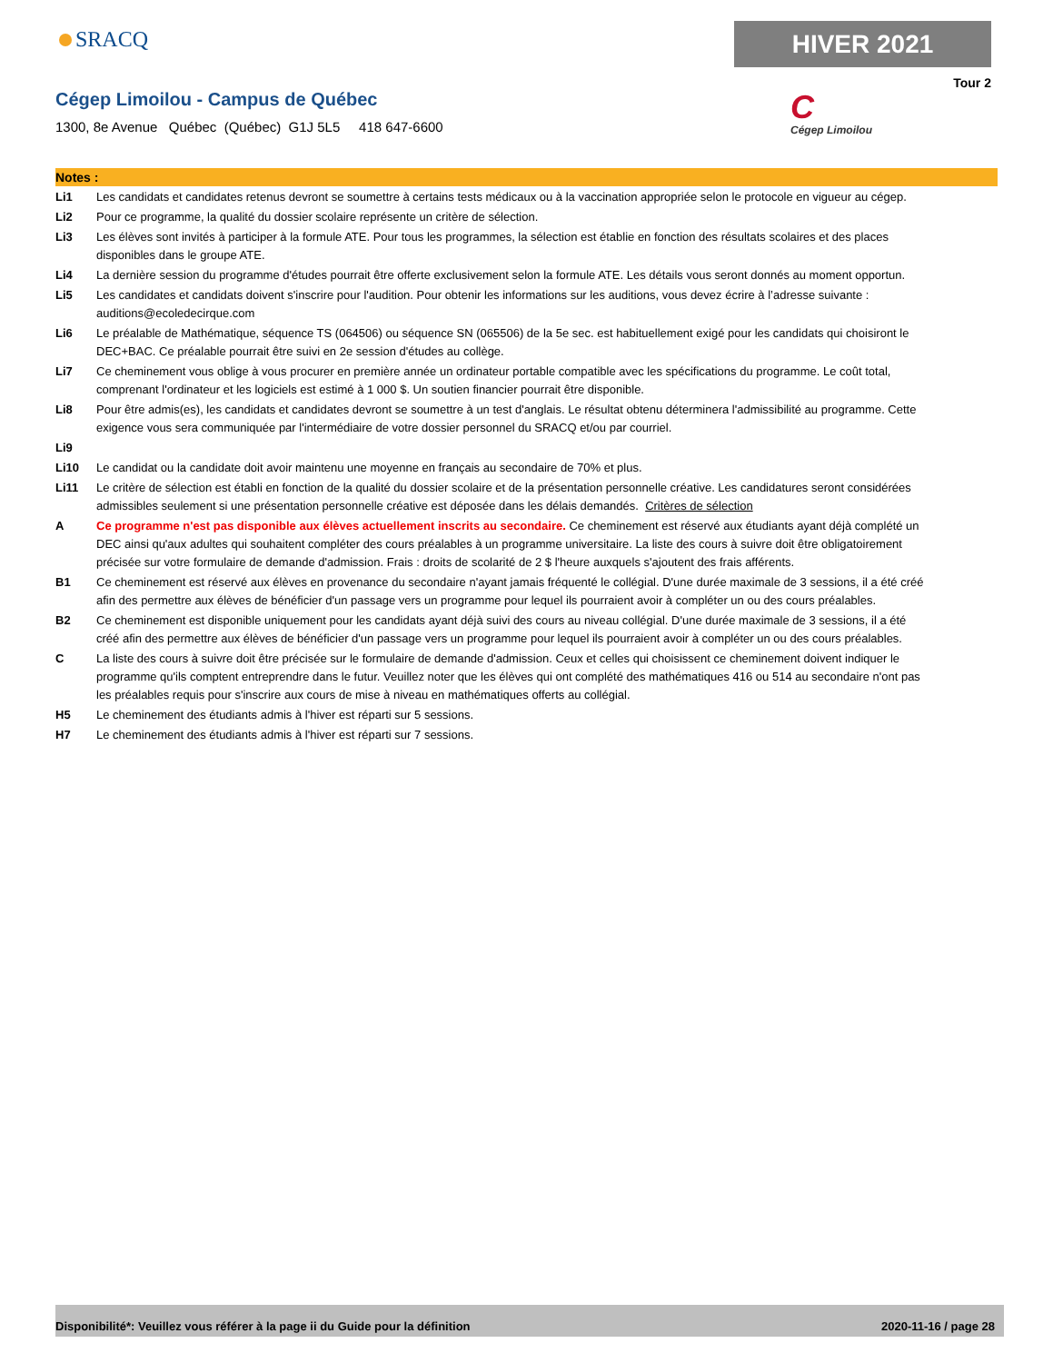SRACQ HIVER 2021
Tour 2
Cégep Limoilou - Campus de Québec
1300, 8e Avenue Québec (Québec) G1J 5L5 418 647-6600
C
Cégep Limoilou
Notes :
Li1 Les candidats et candidates retenus devront se soumettre à certains tests médicaux ou à la vaccination appropriée selon le protocole en vigueur au cégep.
Li2 Pour ce programme, la qualité du dossier scolaire représente un critère de sélection.
Li3 Les élèves sont invités à participer à la formule ATE. Pour tous les programmes, la sélection est établie en fonction des résultats scolaires et des places disponibles dans le groupe ATE.
Li4 La dernière session du programme d'études pourrait être offerte exclusivement selon la formule ATE. Les détails vous seront donnés au moment opportun.
Li5 Les candidates et candidats doivent s'inscrire pour l'audition. Pour obtenir les informations sur les auditions, vous devez écrire à l’adresse suivante : auditions@ecoledecirque.com
Li6 Le préalable de Mathématique, séquence TS (064506) ou séquence SN (065506) de la 5e sec. est habituellement exigé pour les candidats qui choisiront le DEC+BAC. Ce préalable pourrait être suivi en 2e session d'études au collège.
Li7 Ce cheminement vous oblige à vous procurer en première année un ordinateur portable compatible avec les spécifications du programme. Le coût total, comprenant l'ordinateur et les logiciels est estimé à 1 000 $. Un soutien financier pourrait être disponible.
Li8 Pour être admis(es), les candidats et candidates devront se soumettre à un test d'anglais. Le résultat obtenu déterminera l'admissibilité au programme. Cette exigence vous sera communiquée par l'intermédiaire de votre dossier personnel du SRACQ et/ou par courriel.
Li9
Li10 Le candidat ou la candidate doit avoir maintenu une moyenne en français au secondaire de 70% et plus.
Li11 Le critère de sélection est établi en fonction de la qualité du dossier scolaire et de la présentation personnelle créative. Les candidatures seront considérées admissibles seulement si une présentation personnelle créative est déposée dans les délais demandés. Critères de sélection
A Ce programme n'est pas disponible aux élèves actuellement inscrits au secondaire. Ce cheminement est réservé aux étudiants ayant déjà complété un DEC ainsi qu'aux adultes qui souhaitent compléter des cours préalables à un programme universitaire. La liste des cours à suivre doit être obligatoirement précisée sur votre formulaire de demande d'admission. Frais : droits de scolarité de 2 $ l'heure auxquels s'ajoutent des frais afférents.
B1 Ce cheminement est réservé aux élèves en provenance du secondaire n'ayant jamais fréquenté le collégial. D'une durée maximale de 3 sessions, il a été créé afin des permettre aux élèves de bénéficier d'un passage vers un programme pour lequel ils pourraient avoir à compléter un ou des cours préalables.
B2 Ce cheminement est disponible uniquement pour les candidats ayant déjà suivi des cours au niveau collégial. D'une durée maximale de 3 sessions, il a été créé afin des permettre aux élèves de bénéficier d'un passage vers un programme pour lequel ils pourraient avoir à compléter un ou des cours préalables.
C La liste des cours à suivre doit être précisée sur le formulaire de demande d'admission. Ceux et celles qui choisissent ce cheminement doivent indiquer le programme qu'ils comptent entreprendre dans le futur. Veuillez noter que les élèves qui ont complété des mathématiques 416 ou 514 au secondaire n'ont pas les préalables requis pour s'inscrire aux cours de mise à niveau en mathématiques offerts au collégial.
H5 Le cheminement des étudiants admis à l'hiver est réparti sur 5 sessions.
H7 Le cheminement des étudiants admis à l'hiver est réparti sur 7 sessions.
Disponibilité*: Veuillez vous référer à la page ii du Guide pour la définition 2020-11-16 / page 28